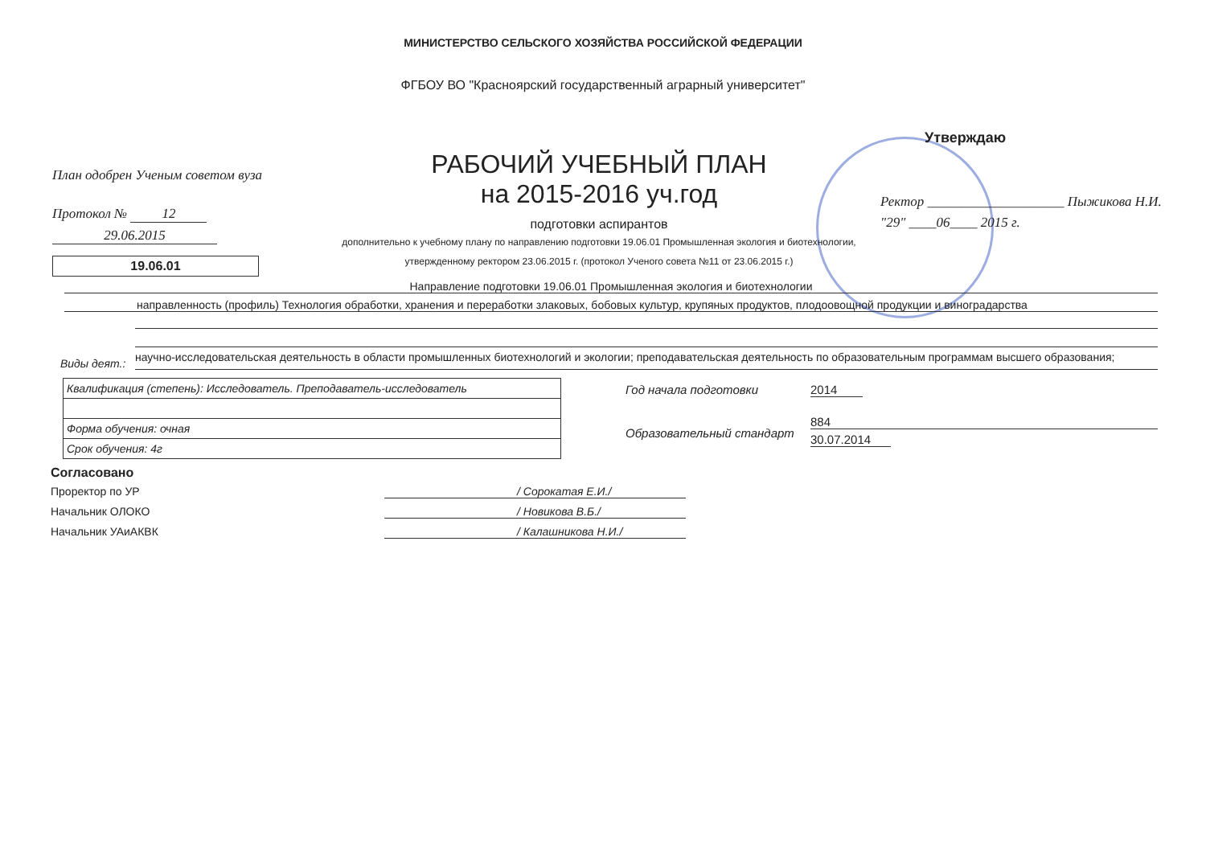МИНИСТЕРСТВО СЕЛЬСКОГО ХОЗЯЙСТВА РОССИЙСКОЙ ФЕДЕРАЦИИ
ФГБОУ ВО "Красноярский государственный аграрный университет"
Утверждаю
План одобрен Ученым советом вуза
Протокол № 12
29.06.2015
19.06.01
РАБОЧИЙ УЧЕБНЫЙ ПЛАН
на 2015-2016 уч.год
подготовки аспирантов
дополнительно к учебному плану по направлению подготовки 19.06.01 Промышленная экология и биотехнологии,
утвержденному ректором 23.06.2015 г. (протокол Ученого совета №11 от 23.06.2015 г.)
Ректор ____________________ Пыжикова Н.И.
"29" ____06____ 2015 г.
Направление подготовки 19.06.01 Промышленная экология и биотехнологии
направленность (профиль) Технология обработки, хранения и переработки злаковых, бобовых культур, крупяных продуктов, плодоовощной продукции и виноградарства
Виды деят.:
научно-исследовательская деятельность в области промышленных биотехнологий и экологии; преподавательская деятельность по образовательным программам высшего образования;
| Квалификация (степень): Исследователь. Преподаватель-исследователь |
| Форма обучения: очная |
| Срок обучения: 4г |
Год начала подготовки 2014
Образовательный стандарт
884
30.07.2014
Согласовано
Проректор по УР / Сорокатая Е.И./
Начальник ОЛОКО / Новикова В.Б./
Начальник УАиАКВК / Калашникова Н.И./